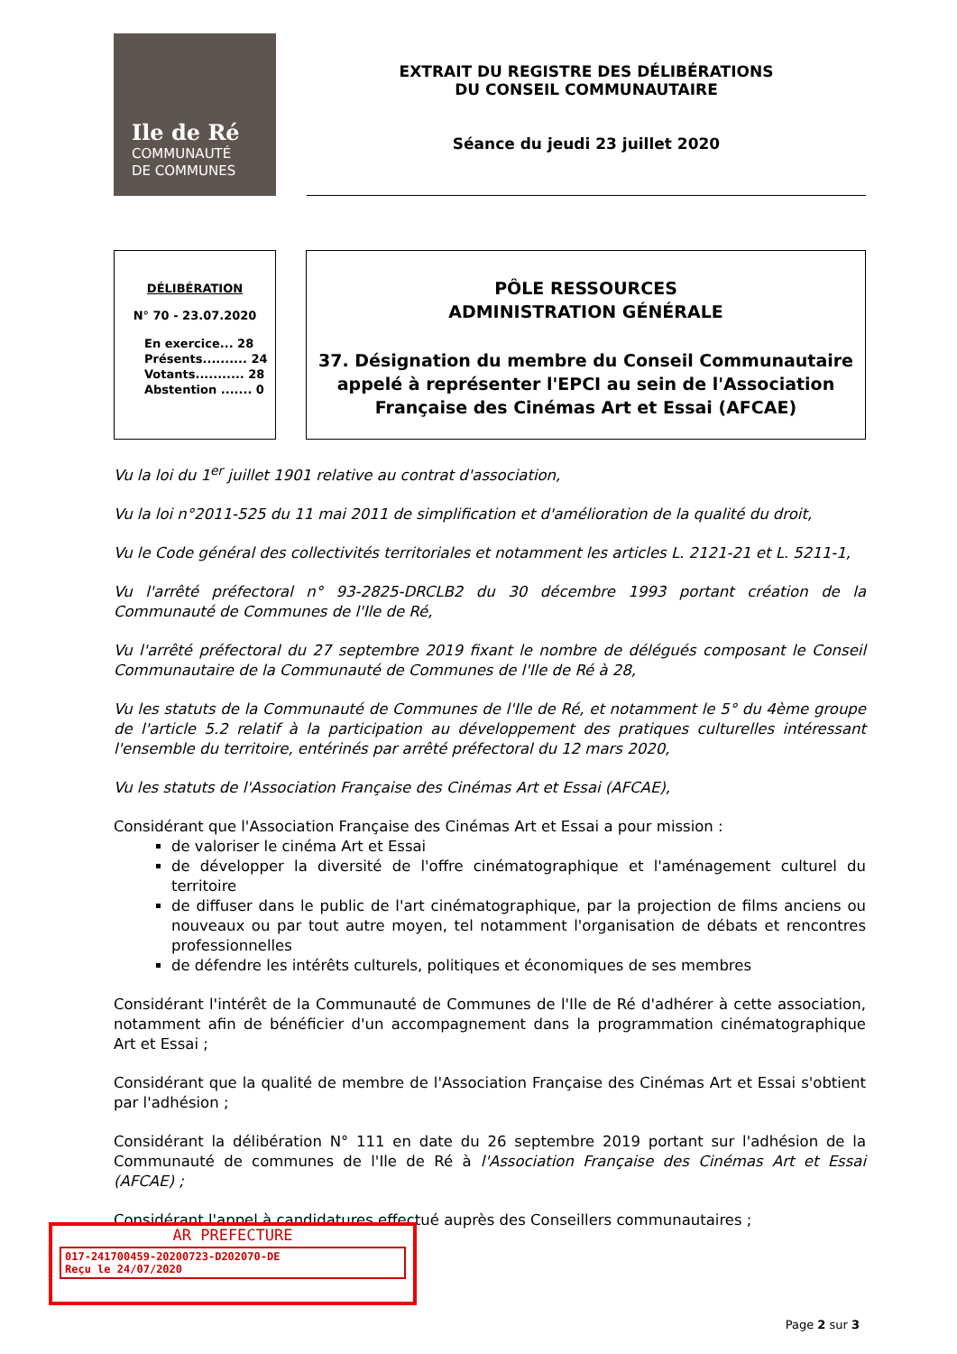Ile de Ré
COMMUNAUTÉ
DE COMMUNES
EXTRAIT DU REGISTRE DES DÉLIBÉRATIONS
DU CONSEIL COMMUNAUTAIRE
Séance du jeudi 23 juillet 2020
DÉLIBÉRATION
N° 70 - 23.07.2020
En exercice... 28
Présents.......... 24
Votants........... 28
Abstention ....... 0
PÔLE RESSOURCES
ADMINISTRATION GÉNÉRALE
37. Désignation du membre du Conseil Communautaire appelé à représenter l'EPCI au sein de l'Association Française des Cinémas Art et Essai (AFCAE)
Vu la loi du 1<sup>er</sup> juillet 1901 relative au contrat d'association,
Vu la loi n°2011-525 du 11 mai 2011 de simplification et d'amélioration de la qualité du droit,
Vu le Code général des collectivités territoriales et notamment les articles L. 2121-21 et L. 5211-1,
Vu l'arrêté préfectoral n° 93-2825-DRCLB2 du 30 décembre 1993 portant création de la Communauté de Communes de l'Ile de Ré,
Vu l'arrêté préfectoral du 27 septembre 2019 fixant le nombre de délégués composant le Conseil Communautaire de la Communauté de Communes de l'Ile de Ré à 28,
Vu les statuts de la Communauté de Communes de l'Ile de Ré, et notamment le 5° du 4ème groupe de l'article 5.2 relatif à la participation au développement des pratiques culturelles intéressant l'ensemble du territoire, entérinés par arrêté préfectoral du 12 mars 2020,
Vu les statuts de l'Association Française des Cinémas Art et Essai (AFCAE),
Considérant que l'Association Française des Cinémas Art et Essai a pour mission :
de valoriser le cinéma Art et Essai
de développer la diversité de l'offre cinématographique et l'aménagement culturel du territoire
de diffuser dans le public de l'art cinématographique, par la projection de films anciens ou nouveaux ou par tout autre moyen, tel notamment l'organisation de débats et rencontres professionnelles
de défendre les intérêts culturels, politiques et économiques de ses membres
Considérant l'intérêt de la Communauté de Communes de l'Ile de Ré d'adhérer à cette association, notamment afin de bénéficier d'un accompagnement dans la programmation cinématographique Art et Essai ;
Considérant que la qualité de membre de l'Association Française des Cinémas Art et Essai s'obtient par l'adhésion ;
Considérant la délibération N° 111 en date du 26 septembre 2019 portant sur l'adhésion de la Communauté de communes de l'Ile de Ré à l'Association Française des Cinémas Art et Essai (AFCAE) ;
Considérant l'appel à candidatures effectué auprès des Conseillers communautaires ;
AR PREFECTURE
017-241700459-20200723-D202070-DE
Reçu le 24/07/2020
Page 2 sur 3